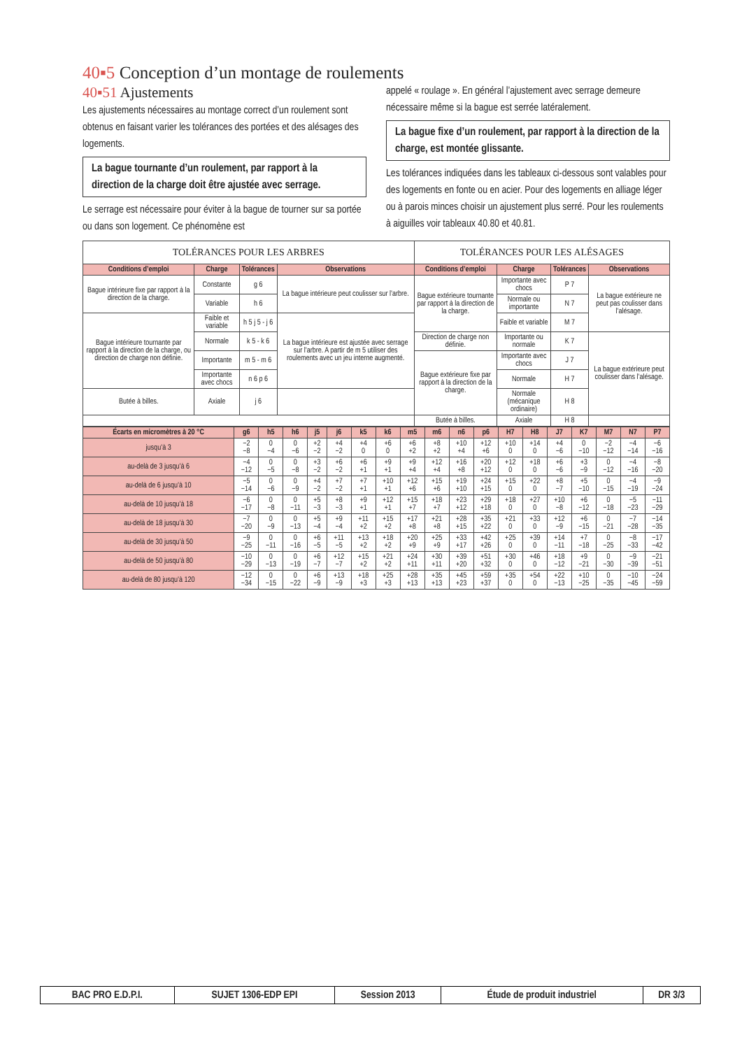40▪5 Conception d’un montage de roulements
40▪51 Ajustements
Les ajustements nécessaires au montage correct d’un roulement sont obtenus en faisant varier les tolérances des portées et des alésages des logements.
La bague tournante d’un roulement, par rapport à la direction de la charge doit être ajustée avec serrage.
Le serrage est nécessaire pour éviter à la bague de tourner sur sa portée ou dans son logement. Ce phénomène est
appelé « roulage ». En général l’ajustement avec serrage demeure nécessaire même si la bague est serrée latéralement.
La bague fixe d’un roulement, par rapport à la direction de la charge, est montée glissante.
Les tolérances indiquées dans les tableaux ci-dessous sont valables pour des logements en fonte ou en acier. Pour des logements en alliage léger ou à parois minces choisir un ajustement plus serré. Pour les roulements à aiguilles voir tableaux 40.80 et 40.81.
| TOLÉRANCES POUR LES ARBRES | | | | TOLÉRANCES POUR LES ALÉSAGES | | | |
| --- | --- | --- | --- | --- | --- | --- | --- |
| Conditions d’emploi | Charge | Tolérances | Observations | Conditions d’emploi | Charge | Tolérances | Observations |
| Bague intérieure fixe par rapport à la direction de la charge. | Constante | g 6 | La bague intérieure peut coulisser sur l’arbre. | Bague extérieure tournante par rapport à la direction de la charge. | Importante avec chocs | P 7 | La bague extérieure ne peut pas coulisser dans l’alésage. |
| | Variable | h 6 | | | Normale ou importante | N 7 | |
| Bague intérieure tournante par rapport à la direction de la charge, ou direction de charge non définie. | Faible et variable | h 5 j 5 - j 6 | La bague intérieure est ajustée avec serrage sur l’arbre. A partir de m 5 utiliser des roulements avec un jeu interne augmenté. | | Faible et variable | M 7 | |
| | Normale | k 5 - k 6 | | Direction de charge non définie. | Importante ou normale | K 7 | La bague extérieure peut coulisser dans l’alésage. |
| | Importante | m 5 - m 6 | | Bague extérieure fixe par rapport à la direction de la charge. | Importante avec chocs | J 7 | |
| | Importante avec chocs | n 6 p 6 | | | Normale | H 7 | |
| Butée à billes. | Axiale | j 6 | | | Normale (mécanique ordinaire) | H 8 | |
| | | | | Butée à billes. | Axiale | H 8 | |
| Écarts en micromètres à 20 °C | g6 | h5 | h6 | j5 | j6 | k5 | k6 | m5 | m6 | n6 | p6 | H7 | H8 | J7 | K7 | M7 | N7 | P7 |
| --- | --- | --- | --- | --- | --- | --- | --- | --- | --- | --- | --- | --- | --- | --- | --- | --- | --- | --- |
| jusqu’à 3 | −2 −8 | 0 −4 | 0 −6 | +2 −2 | +4 −2 | +4 0 | +6 0 | +6 +2 | +8 +2 | +10 +4 | +12 +6 | +10 0 | +14 0 | +4 −6 | 0 −10 | −2 −12 | −4 −14 | −6 −16 |
| au-delà de 3 jusqu’à 6 | −4 −12 | 0 −5 | 0 −8 | +3 −2 | +6 −2 | +6 +1 | +9 +1 | +9 +4 | +12 +4 | +16 +8 | +20 +12 | +12 0 | +18 0 | +6 −6 | +3 −9 | 0 −12 | −4 −16 | −8 −20 |
| au-delà de 6 jusqu’à 10 | −5 −14 | 0 −6 | 0 −9 | +4 −2 | +7 −2 | +7 +1 | +10 +1 | +12 +6 | +15 +6 | +19 +10 | +24 +15 | +15 0 | +22 0 | +8 −7 | +5 −10 | 0 −15 | −4 −19 | −9 −24 |
| au-delà de 10 jusqu’à 18 | −6 −17 | 0 −8 | 0 −11 | +5 −3 | +8 −3 | +9 +1 | +12 +1 | +15 +7 | +18 +7 | +23 +12 | +29 +18 | +18 0 | +27 0 | +10 −8 | +6 −12 | 0 −18 | −5 −23 | −11 −29 |
| au-delà de 18 jusqu’à 30 | −7 −20 | 0 −9 | 0 −13 | +5 −4 | +9 −4 | +11 +2 | +15 +2 | +17 +8 | +21 +8 | +28 +15 | +35 +22 | +21 0 | +33 0 | +12 −9 | +6 −15 | 0 −21 | −7 −28 | −14 −35 |
| au-delà de 30 jusqu’à 50 | −9 −25 | 0 −11 | 0 −16 | +6 −5 | +11 −5 | +13 +2 | +18 +2 | +20 +9 | +25 +9 | +33 +17 | +42 +26 | +25 0 | +39 0 | +14 −11 | +7 −18 | 0 −25 | −8 −33 | −17 −42 |
| au-delà de 50 jusqu’à 80 | −10 −29 | 0 −13 | 0 −19 | +6 −7 | +12 −7 | +15 +2 | +21 +2 | +24 +11 | +30 +11 | +39 +20 | +51 +32 | +30 0 | +46 0 | +18 −12 | +9 −21 | 0 −30 | −9 −39 | −21 −51 |
| au-delà de 80 jusqu’à 120 | −12 −34 | 0 −15 | 0 −22 | +6 −9 | +13 −9 | +18 +3 | +25 +3 | +28 +13 | +35 +13 | +45 +23 | +59 +37 | +35 0 | +54 0 | +22 −13 | +10 −25 | 0 −35 | −10 −45 | −24 −59 |
| BAC PRO E.D.P.I. | SUJET 1306-EDP EPI | Session 2013 | Étude de produit industriel | DR 3/3 |